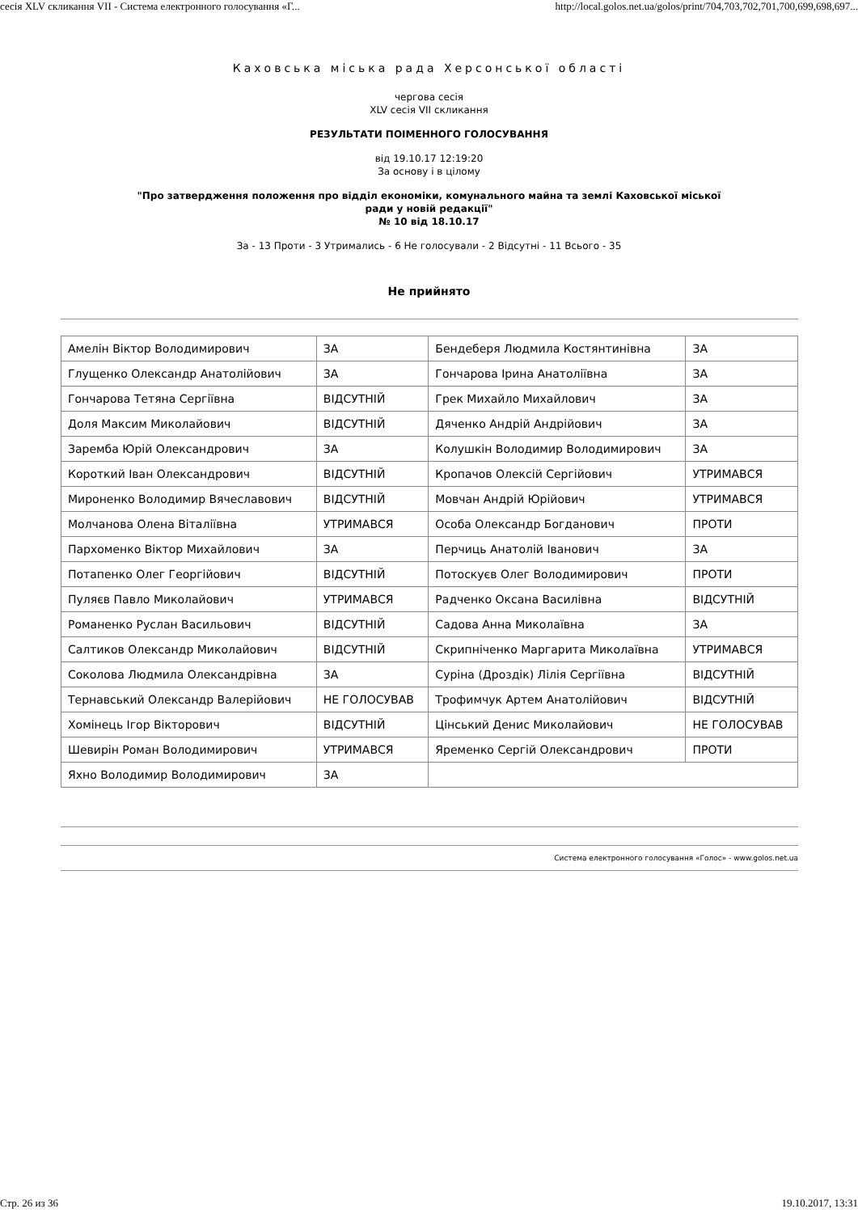сесія XLV скликання VII - Система електронного голосування «Г... http://local.golos.net.ua/golos/print/704,703,702,701,700,699,698,697...
Каховська міська рада Херсонської області
чергова сесія
XLV сесія VII скликання
РЕЗУЛЬТАТИ ПОІМЕННОГО ГОЛОСУВАННЯ
від 19.10.17 12:19:20
За основу і в цілому
"Про затвердження положення про відділ економіки, комунального майна та землі Каховської міської
ради у новій редакції"
№ 10 від 18.10.17
За - 13 Проти - 3 Утримались - 6 Не голосували - 2 Відсутні - 11 Всього - 35
Не прийнято
| Амелін Віктор Володимирович | ЗА | Бендеберя Людмила Костянтинівна | ЗА |
| Глущенко Олександр Анатолійович | ЗА | Гончарова Ірина Анатоліївна | ЗА |
| Гончарова Тетяна Сергіївна | ВІДСУТНІЙ | Грек Михайло Михайлович | ЗА |
| Доля Максим Миколайович | ВІДСУТНІЙ | Дяченко Андрій Андрійович | ЗА |
| Заремба Юрій Олександрович | ЗА | Колушкін Володимир Володимирович | ЗА |
| Короткий Іван Олександрович | ВІДСУТНІЙ | Кропачов Олексій Сергійович | УТРИМАВСЯ |
| Мироненко Володимир Вячеславович | ВІДСУТНІЙ | Мовчан Андрій Юрійович | УТРИМАВСЯ |
| Молчанова Олена Віталіївна | УТРИМАВСЯ | Особа Олександр Богданович | ПРОТИ |
| Пархоменко Віктор Михайлович | ЗА | Перчиць Анатолій Іванович | ЗА |
| Потапенко Олег Георгійович | ВІДСУТНІЙ | Потоскуєв Олег Володимирович | ПРОТИ |
| Пуляєв Павло Миколайович | УТРИМАВСЯ | Радченко Оксана Василівна | ВІДСУТНІЙ |
| Романенко Руслан Васильович | ВІДСУТНІЙ | Садова Анна Миколаївна | ЗА |
| Салтиков Олександр Миколайович | ВІДСУТНІЙ | Скрипніченко Маргарита Миколаївна | УТРИМАВСЯ |
| Соколова Людмила Олександрівна | ЗА | Суріна (Дроздік) Лілія Сергіївна | ВІДСУТНІЙ |
| Тернавський Олександр Валерійович | НЕ ГОЛОСУВАВ | Трофимчук Артем Анатолійович | ВІДСУТНІЙ |
| Хомінець Ігор Вікторович | ВІДСУТНІЙ | Цінський Денис Миколайович | НЕ ГОЛОСУВАВ |
| Шевирін Роман Володимирович | УТРИМАВСЯ | Яременко Сергій Олександрович | ПРОТИ |
| Яхно Володимир Володимирович | ЗА | | |
Система електронного голосування «Голос» - www.golos.net.ua
Стр. 26 из 36 19.10.2017, 13:31